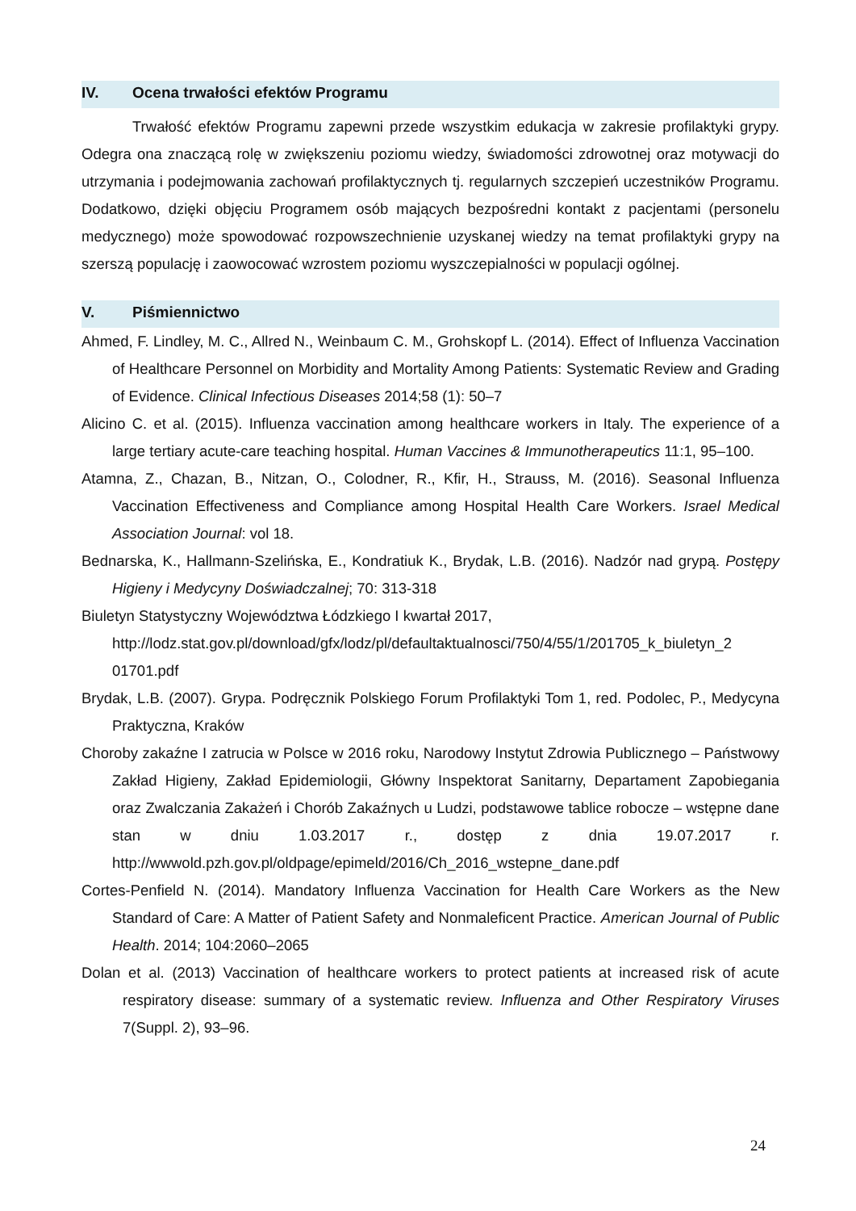IV. Ocena trwałości efektów Programu
Trwałość efektów Programu zapewni przede wszystkim edukacja w zakresie profilaktyki grypy. Odegra ona znaczącą rolę w zwiększeniu poziomu wiedzy, świadomości zdrowotnej oraz motywacji do utrzymania i podejmowania zachowań profilaktycznych tj. regularnych szczepień uczestników Programu. Dodatkowo, dzięki objęciu Programem osób mających bezpośredni kontakt z pacjentami (personelu medycznego) może spowodować rozpowszechnienie uzyskanej wiedzy na temat profilaktyki grypy na szerszą populację i zaowocować wzrostem poziomu wyszczepialności w populacji ogólnej.
V. Piśmiennictwo
Ahmed, F. Lindley, M. C., Allred N., Weinbaum C. M., Grohskopf L. (2014). Effect of Influenza Vaccination of Healthcare Personnel on Morbidity and Mortality Among Patients: Systematic Review and Grading of Evidence. Clinical Infectious Diseases 2014;58 (1): 50–7
Alicino C. et al. (2015). Influenza vaccination among healthcare workers in Italy. The experience of a large tertiary acute-care teaching hospital. Human Vaccines & Immunotherapeutics 11:1, 95–100.
Atamna, Z., Chazan, B., Nitzan, O., Colodner, R., Kfir, H., Strauss, M. (2016). Seasonal Influenza Vaccination Effectiveness and Compliance among Hospital Health Care Workers. Israel Medical Association Journal: vol 18.
Bednarska, K., Hallmann-Szelińska, E., Kondratiuk K., Brydak, L.B. (2016). Nadzór nad grypą. Postępy Higieny i Medycyny Doświadczalnej; 70: 313-318
Biuletyn Statystyczny Województwa Łódzkiego I kwartał 2017,
http://lodz.stat.gov.pl/download/gfx/lodz/pl/defaultaktualnosci/750/4/55/1/201705_k_biuletyn_2 01701.pdf
Brydak, L.B. (2007). Grypa. Podręcznik Polskiego Forum Profilaktyki Tom 1, red. Podolec, P., Medycyna Praktyczna, Kraków
Choroby zakaźne I zatrucia w Polsce w 2016 roku, Narodowy Instytut Zdrowia Publicznego – Państwowy Zakład Higieny, Zakład Epidemiologii, Główny Inspektorat Sanitarny, Departament Zapobiegania oraz Zwalczania Zakażeń i Chorób Zakaźnych u Ludzi, podstawowe tablice robocze – wstępne dane stan w dniu 1.03.2017 r., dostęp z dnia 19.07.2017 r. http://wwwold.pzh.gov.pl/oldpage/epimeld/2016/Ch_2016_wstepne_dane.pdf
Cortes-Penfield N. (2014). Mandatory Influenza Vaccination for Health Care Workers as the New Standard of Care: A Matter of Patient Safety and Nonmaleficent Practice. American Journal of Public Health. 2014; 104:2060–2065
Dolan et al. (2013) Vaccination of healthcare workers to protect patients at increased risk of acute respiratory disease: summary of a systematic review. Influenza and Other Respiratory Viruses 7(Suppl. 2), 93–96.
24